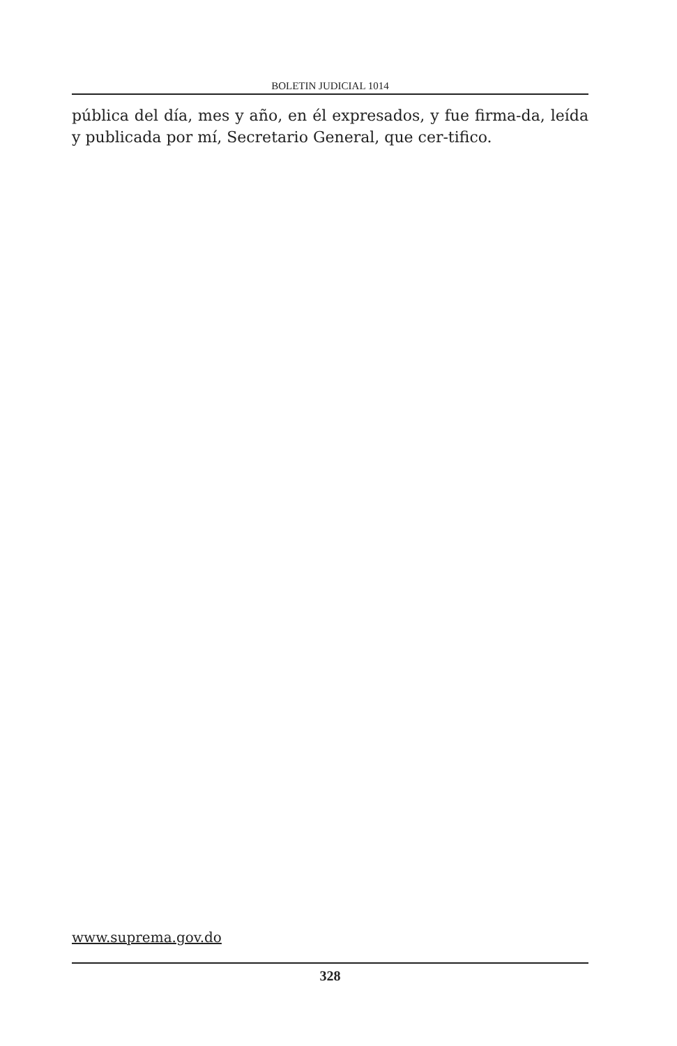BOLETIN JUDICIAL 1014
pública del día, mes y año, en él expresados, y fue firma-da, leída y publicada por mí, Secretario General, que cer-tifico.
www.suprema.gov.do
328